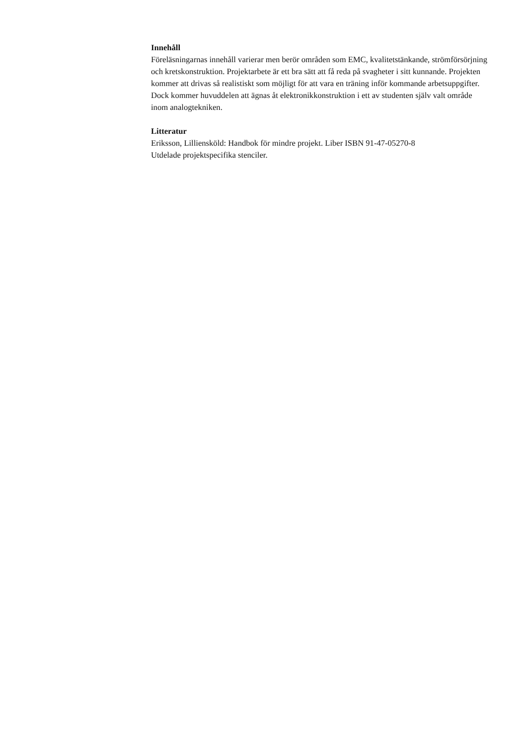Innehåll
Föreläsningarnas innehåll varierar men berör områden som EMC, kvalitetstänkande, strömförsörjning och kretskonstruktion. Projektarbete är ett bra sätt att få reda på svagheter i sitt kunnande. Projekten kommer att drivas så realistiskt som möjligt för att vara en träning inför kommande arbetsuppgifter. Dock kommer huvuddelen att ägnas åt elektronikkonstruktion i ett av studenten själv valt område inom analogtekniken.
Litteratur
Eriksson, Lilliensköld: Handbok för mindre projekt. Liber ISBN 91-47-05270-8
Utdelade projektspecifika stenciler.